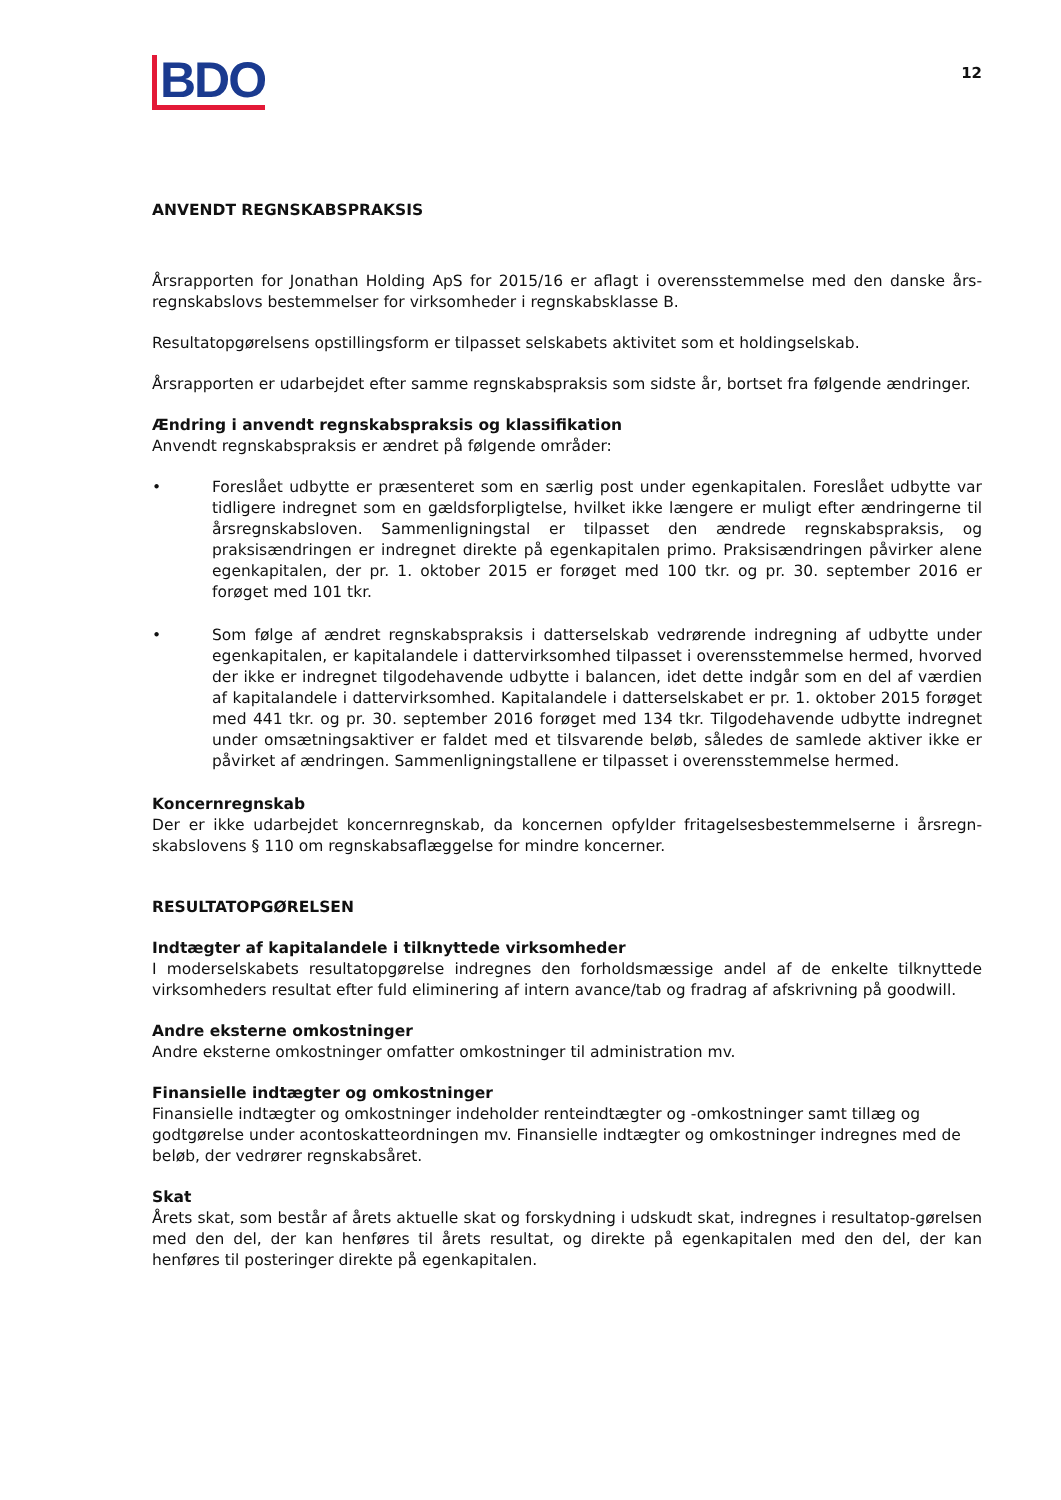BDO
12
ANVENDT REGNSKABSPRAKSIS
Årsrapporten for Jonathan Holding ApS for 2015/16 er aflagt i overensstemmelse med den danske års-regnskabslovs bestemmelser for virksomheder i regnskabsklasse B.
Resultatopgørelsens opstillingsform er tilpasset selskabets aktivitet som et holdingselskab.
Årsrapporten er udarbejdet efter samme regnskabspraksis som sidste år, bortset fra følgende ændringer.
Ændring i anvendt regnskabspraksis og klassifikation
Anvendt regnskabspraksis er ændret på følgende områder:
• Foreslået udbytte er præsenteret som en særlig post under egenkapitalen. Foreslået udbytte var tidligere indregnet som en gældsforpligtelse, hvilket ikke længere er muligt efter ændringerne til årsregnskabsloven. Sammenligningstal er tilpasset den ændrede regnskabspraksis, og praksisændringen er indregnet direkte på egenkapitalen primo. Praksisændringen påvirker alene egenkapitalen, der pr. 1. oktober 2015 er forøget med 100 tkr. og pr. 30. september 2016 er forøget med 101 tkr.
• Som følge af ændret regnskabspraksis i datterselskab vedrørende indregning af udbytte under egenkapitalen, er kapitalandele i dattervirksomhed tilpasset i overensstemmelse hermed, hvorved der ikke er indregnet tilgodehavende udbytte i balancen, idet dette indgår som en del af værdien af kapitalandele i dattervirksomhed. Kapitalandele i datterselskabet er pr. 1. oktober 2015 forøget med 441 tkr. og pr. 30. september 2016 forøget med 134 tkr. Tilgodehavende udbytte indregnet under omsætningsaktiver er faldet med et tilsvarende beløb, således de samlede aktiver ikke er påvirket af ændringen. Sammenligningstallene er tilpasset i overensstemmelse hermed.
Koncernregnskab
Der er ikke udarbejdet koncernregnskab, da koncernen opfylder fritagelsesbestemmelserne i årsregn-skabslovens § 110 om regnskabsaflæggelse for mindre koncerner.
RESULTATOPGØRELSEN
Indtægter af kapitalandele i tilknyttede virksomheder
I moderselskabets resultatopgørelse indregnes den forholdsmæssige andel af de enkelte tilknyttede virksomheders resultat efter fuld eliminering af intern avance/tab og fradrag af afskrivning på goodwill.
Andre eksterne omkostninger
Andre eksterne omkostninger omfatter omkostninger til administration mv.
Finansielle indtægter og omkostninger
Finansielle indtægter og omkostninger indeholder renteindtægter og -omkostninger samt tillæg og godtgørelse under acontoskatteordningen mv. Finansielle indtægter og omkostninger indregnes med de beløb, der vedrører regnskabsåret.
Skat
Årets skat, som består af årets aktuelle skat og forskydning i udskudt skat, indregnes i resultatop-gørelsen med den del, der kan henføres til årets resultat, og direkte på egenkapitalen med den del, der kan henføres til posteringer direkte på egenkapitalen.